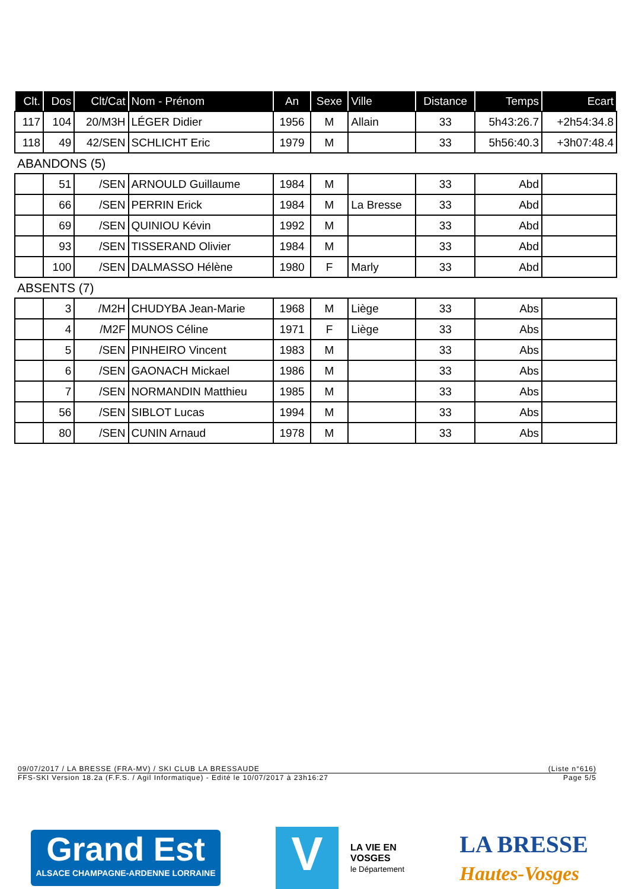| Clt. | Dos | Clt/Cat | Nom - Prénom | An | Sexe | Ville | Distance | Temps | Ecart |
| --- | --- | --- | --- | --- | --- | --- | --- | --- | --- |
| 117 | 104 | 20/M3H | LÉGER Didier | 1956 | M | Allain | 33 | 5h43:26.7 | +2h54:34.8 |
| 118 | 49 | 42/SEN | SCHLICHT Eric | 1979 | M | | 33 | 5h56:40.3 | +3h07:48.4 |
| ABANDONS (5) | | | | | | | | | |
| | 51 | /SEN | ARNOULD Guillaume | 1984 | M | | 33 | Abd | |
| | 66 | /SEN | PERRIN Erick | 1984 | M | La Bresse | 33 | Abd | |
| | 69 | /SEN | QUINIOU Kévin | 1992 | M | | 33 | Abd | |
| | 93 | /SEN | TISSERAND Olivier | 1984 | M | | 33 | Abd | |
| | 100 | /SEN | DALMASSO Hélène | 1980 | F | Marly | 33 | Abd | |
| ABSENTS (7) | | | | | | | | | |
| | 3 | /M2H | CHUDYBA Jean-Marie | 1968 | M | Liège | 33 | Abs | |
| | 4 | /M2F | MUNOS Céline | 1971 | F | Liège | 33 | Abs | |
| | 5 | /SEN | PINHEIRO Vincent | 1983 | M | | 33 | Abs | |
| | 6 | /SEN | GAONACH Mickael | 1986 | M | | 33 | Abs | |
| | 7 | /SEN | NORMANDIN Matthieu | 1985 | M | | 33 | Abs | |
| | 56 | /SEN | SIBLOT Lucas | 1994 | M | | 33 | Abs | |
| | 80 | /SEN | CUNIN Arnaud | 1978 | M | | 33 | Abs | |
09/07/2017 / LA BRESSE (FRA-MV) / SKI CLUB LA BRESSAUDE (Liste n°616)
FFS-SKI Version 18.2a (F.F.S. / Agil Informatique) - Edité le 10/07/2017 à 23h16:27 Page 5/5
Grand Est
ALSACE CHAMPAGNE-ARDENNE LORRAINE
V
LA VIE EN
VOSGES
le Département
LA BRESSE
Hautes-Vosges